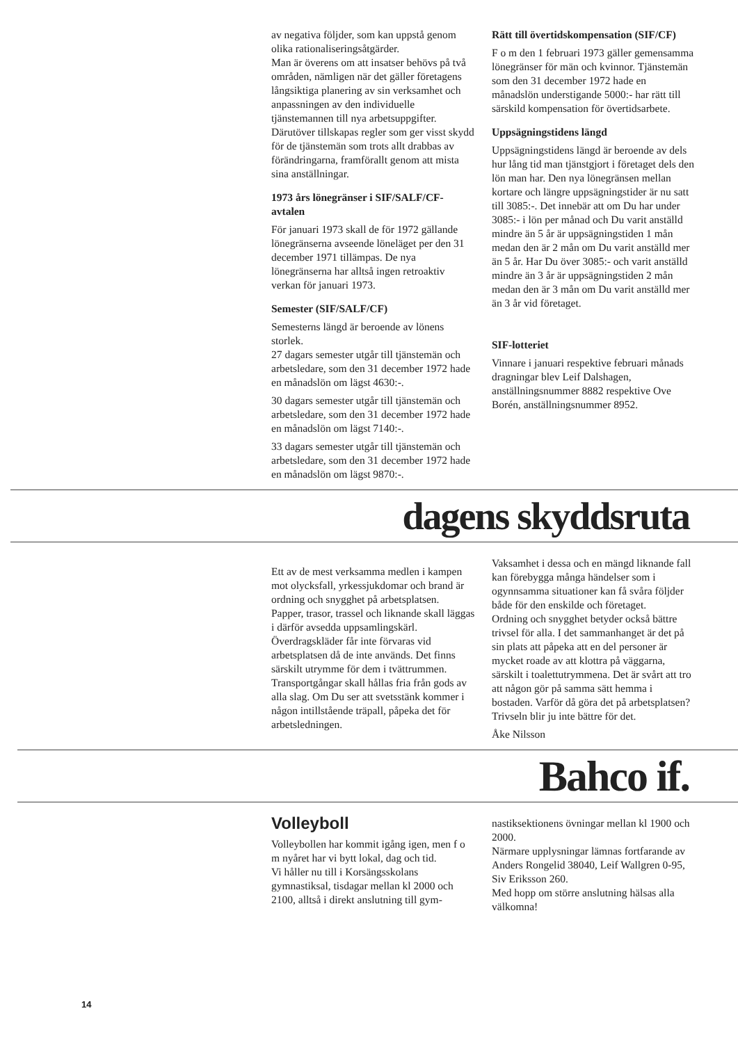av negativa följder, som kan uppstå genom olika rationaliseringsåtgärder.
Man är överens om att insatser behövs på två områden, nämligen när det gäller företagens långsiktiga planering av sin verksamhet och anpassningen av den individuelle tjänstemannen till nya arbetsuppgifter. Därutöver tillskapas regler som ger visst skydd för de tjänstemän som trots allt drabbas av förändringarna, framförallt genom att mista sina anställningar.
1973 års lönegränser i SIF/SALF/CF-avtalen
För januari 1973 skall de för 1972 gällande lönegränserna avseende löneläget per den 31 december 1971 tillämpas. De nya lönegränserna har alltså ingen retroaktiv verkan för januari 1973.
Semester (SIF/SALF/CF)
Semesterns längd är beroende av lönens storlek.
27 dagars semester utgår till tjänstemän och arbetsledare, som den 31 december 1972 hade en månadslön om lägst 4630:-.
30 dagars semester utgår till tjänstemän och arbetsledare, som den 31 december 1972 hade en månadslön om lägst 7140:-.
33 dagars semester utgår till tjänstemän och arbetsledare, som den 31 december 1972 hade en månadslön om lägst 9870:-.
Rätt till övertidskompensation (SIF/CF)
F o m den 1 februari 1973 gäller gemensamma lönegränser för män och kvinnor. Tjänstemän som den 31 december 1972 hade en månadslön understigande 5000:- har rätt till särskild kompensation för övertidsarbete.
Uppsägningstidens längd
Uppsägningstidens längd är beroende av dels hur lång tid man tjänstgjort i företaget dels den lön man har. Den nya lönegränsen mellan kortare och längre uppsägningstider är nu satt till 3085:-. Det innebär att om Du har under 3085:- i lön per månad och Du varit anställd mindre än 5 år är uppsägningstiden 1 mån medan den är 2 mån om Du varit anställd mer än 5 år. Har Du över 3085:- och varit anställd mindre än 3 år är uppsägningstiden 2 mån medan den är 3 mån om Du varit anställd mer än 3 år vid företaget.
SIF-lotteriet
Vinnare i januari respektive februari månads dragningar blev Leif Dalshagen, anställningsnummer 8882 respektive Ove Borén, anställningsnummer 8952.
dagens skyddsruta
Ett av de mest verksamma medlen i kampen mot olycksfall, yrkessjukdomar och brand är ordning och snygghet på arbetsplatsen.
Papper, trasor, trassel och liknande skall läggas i därför avsedda uppsamlingskärl. Överdragskläder får inte förvaras vid arbetsplatsen då de inte används. Det finns särskilt utrymme för dem i tvättrummen. Transportgångar skall hållas fria från gods av alla slag. Om Du ser att svetsstänk kommer i någon intillstående träpall, påpeka det för arbetsledningen.
Vaksamhet i dessa och en mängd liknande fall kan förebygga många händelser som i ogynnsamma situationer kan få svåra följder både för den enskilde och företaget.
Ordning och snygghet betyder också bättre trivsel för alla. I det sammanhanget är det på sin plats att påpeka att en del personer är mycket roade av att klottra på väggarna, särskilt i toalettutrymmena. Det är svårt att tro att någon gör på samma sätt hemma i bostaden. Varför då göra det på arbetsplatsen? Trivseln blir ju inte bättre för det.
Åke Nilsson
Bahco if.
Volleyboll
Volleybollen har kommit igång igen, men f o m nyåret har vi bytt lokal, dag och tid.
Vi håller nu till i Korsängsskolans gymnastiksal, tisdagar mellan kl 2000 och 2100, alltså i direkt anslutning till gym-
nastiksektionens övningar mellan kl 1900 och 2000.
Närmare upplysningar lämnas fortfarande av Anders Rongelid 38040, Leif Wallgren 0-95, Siv Eriksson 260.
Med hopp om större anslutning hälsas alla välkomna!
14